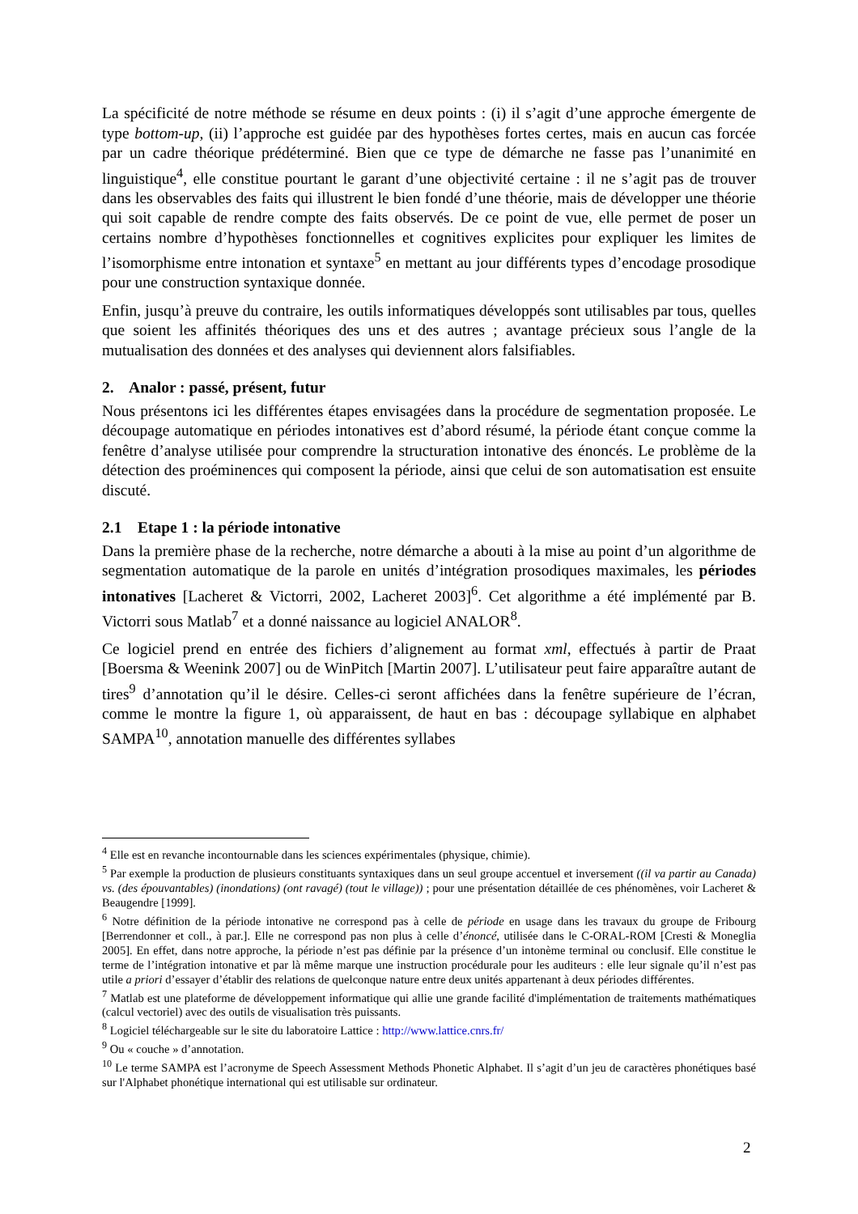La spécificité de notre méthode se résume en deux points : (i) il s’agit d’une approche émergente de type bottom-up, (ii) l’approche est guidée par des hypothèses fortes certes, mais en aucun cas forcée par un cadre théorique prédéterminé. Bien que ce type de démarche ne fasse pas l’unanimité en linguistique<sup>4</sup>, elle constitue pourtant le garant d’une objectivité certaine : il ne s’agit pas de trouver dans les observables des faits qui illustrent le bien fondé d’une théorie, mais de développer une théorie qui soit capable de rendre compte des faits observés. De ce point de vue, elle permet de poser un certains nombre d’hypothèses fonctionnelles et cognitives explicites pour expliquer les limites de l’isomorphisme entre intonation et syntaxe<sup>5</sup> en mettant au jour différents types d’encodage prosodique pour une construction syntaxique donnée.
Enfin, jusqu’à preuve du contraire, les outils informatiques développés sont utilisables par tous, quelles que soient les affinités théoriques des uns et des autres ; avantage précieux sous l’angle de la mutualisation des données et des analyses qui deviennent alors falsifiables.
2. Analor : passé, présent, futur
Nous présentons ici les différentes étapes envisagées dans la procédure de segmentation proposée. Le découpage automatique en périodes intonatives est d’abord résumé, la période étant conçue comme la fenêtre d’analyse utilisée pour comprendre la structuration intonative des énoncés. Le problème de la détection des proéminences qui composent la période, ainsi que celui de son automatisation est ensuite discuté.
2.1 Etape 1 : la période intonative
Dans la première phase de la recherche, notre démarche a abouti à la mise au point d’un algorithme de segmentation automatique de la parole en unités d’intégration prosodiques maximales, les périodes intonatives [Lacheret & Victorri, 2002, Lacheret 2003]<sup>6</sup>. Cet algorithme a été implémenté par B. Victorri sous Matlab<sup>7</sup> et a donné naissance au logiciel ANALOR<sup>8</sup>.
Ce logiciel prend en entrée des fichiers d’alignement au format xml, effectués à partir de Praat [Boersma & Weenink 2007] ou de WinPitch [Martin 2007]. L’utilisateur peut faire apparaître autant de tires<sup>9</sup> d’annotation qu’il le désire. Celles-ci seront affichées dans la fenêtre supérieure de l’écran, comme le montre la figure 1, où apparaissent, de haut en bas : découpage syllabique en alphabet SAMPA<sup>10</sup>, annotation manuelle des différentes syllabes
<sup>4</sup> Elle est en revanche incontournable dans les sciences expérimentales (physique, chimie).
<sup>5</sup> Par exemple la production de plusieurs constituants syntaxiques dans un seul groupe accentuel et inversement ((il va partir au Canada) vs. (des épouvantables) (inondations) (ont ravagé) (tout le village)) ; pour une présentation détaillée de ces phénomènes, voir Lacheret & Beaugendre [1999].
<sup>6</sup> Notre définition de la période intonative ne correspond pas à celle de période en usage dans les travaux du groupe de Fribourg [Berrendonner et coll., à par.]. Elle ne correspond pas non plus à celle d’énoncé, utilisée dans le C-ORAL-ROM [Cresti & Moneglia 2005]. En effet, dans notre approche, la période n’est pas définie par la présence d’un intonème terminal ou conclusif. Elle constitue le terme de l’intégration intonative et par là même marque une instruction procédurale pour les auditeurs : elle leur signale qu’il n’est pas utile a priori d’essayer d’établir des relations de quelconque nature entre deux unités appartenant à deux périodes différentes.
<sup>7</sup> Matlab est une plateforme de développement informatique qui allie une grande facilité d'implémentation de traitements mathématiques (calcul vectoriel) avec des outils de visualisation très puissants.
<sup>8</sup> Logiciel téléchargeable sur le site du laboratoire Lattice : http://www.lattice.cnrs.fr/
<sup>9</sup> Ou « couche » d’annotation.
<sup>10</sup> Le terme SAMPA est l’acronyme de Speech Assessment Methods Phonetic Alphabet. Il s’agit d’un jeu de caractères phonétiques basé sur l'Alphabet phonétique international qui est utilisable sur ordinateur.
2